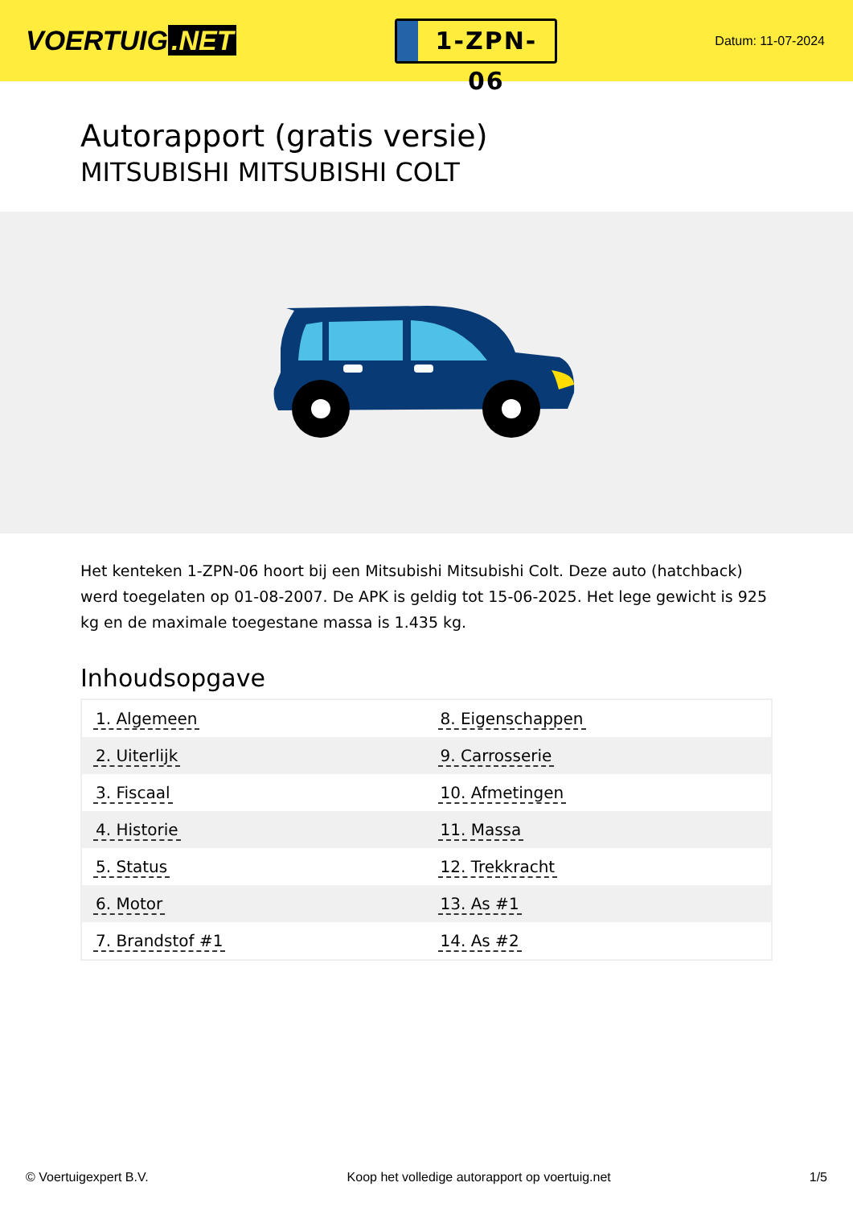VOERTUIG.NET
1-ZPN-06
Datum: 11-07-2024
Autorapport (gratis versie)
MITSUBISHI MITSUBISHI COLT
Het kenteken 1-ZPN-06 hoort bij een Mitsubishi Mitsubishi Colt. Deze auto (hatchback) werd toegelaten op 01-08-2007. De APK is geldig tot 15-06-2025. Het lege gewicht is 925 kg en de maximale toegestane massa is 1.435 kg.
Inhoudsopgave
| 1. Algemeen | 8. Eigenschappen |
| 2. Uiterlijk | 9. Carrosserie |
| 3. Fiscaal | 10. Afmetingen |
| 4. Historie | 11. Massa |
| 5. Status | 12. Trekkracht |
| 6. Motor | 13. As #1 |
| 7. Brandstof #1 | 14. As #2 |
© Voertuigexpert B.V. Koop het volledige autorapport op voertuig.net 1/5